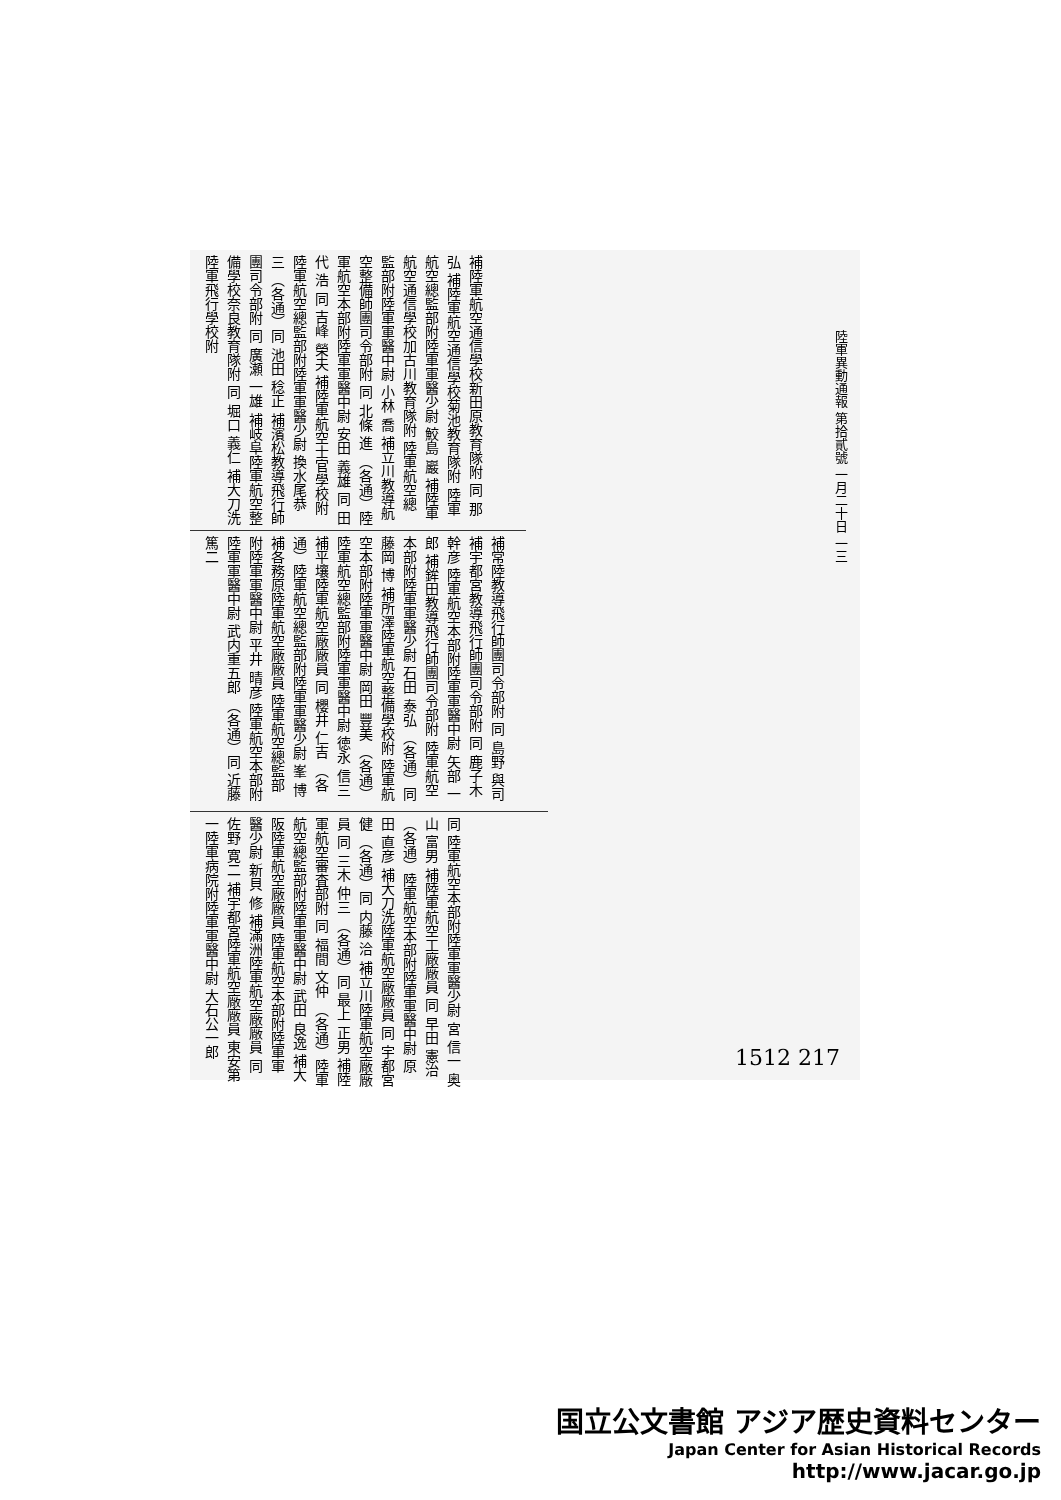陸軍異動通報 第拾貳號 一月二十日 一三
補陸軍航空通信學校新田原教育隊附 同 那 弘 補陸軍航空通信學校菊池教育隊附 陸軍航空總監部附陸軍軍醫少尉 鮫島 巖 補陸軍航空通信學校加古川教育隊附 陸軍航空總監部附陸軍軍醫中尉 小林 喬 補立川教導航空整備師團司令部附 同 北條 進 （各通）陸軍航空本部附陸軍軍醫中尉 安田 義雄 同 田代 浩 同 吉峰 榮夫 補陸軍航空士官學校附 陸軍航空總監部附陸軍軍醫少尉 換水尾恭三 （各通）同 池田 稔正 補濱松教導飛行師團司令部附 同 廣瀬 一雄 補岐阜陸軍航空整備學校奈良教育隊附 同 堀口 義仁 補大刀洗陸軍飛行學校附
補常陸教導飛行師團司令部附 同 島野 與司 補宇都宮教導飛行師團司令部附 同 鹿子木幹彦 陸軍航空本部附陸軍軍醫中尉 矢部 一郎 補鉾田教導飛行師團司令部附 陸軍航空本部附陸軍軍醫少尉 石田 泰弘 （各通）同 藤岡 博 補所澤陸軍航空整備學校附 陸軍航空本部附陸軍軍醫中尉 岡田 豐美 （各通）陸軍航空總監部附陸軍軍醫中尉 徳永 信三 補平壤陸軍航空廠廠員 同 櫻井 仁吉 （各通）陸軍航空總監部附陸軍軍醫少尉 峯 博 補各務原陸軍航空廠廠員 陸軍航空總監部附陸軍軍醫中尉 平井 晴彦 陸軍航空本部附陸軍軍醫中尉 武内重五郎 （各通）同 近藤 篤二
同 陸軍航空本部附陸軍軍醫少尉 宮 信一 奥山 富男 補陸軍航空工廠廠員 同 早田 憲治 （各通）陸軍航空本部附陸軍軍醫中尉 原田 直彦 補大刀洗陸軍航空廠廠員 同 宇都宮 健 （各通）同 内藤 洽 補立川陸軍航空廠廠員 同 三木 仲三 （各通）同 最上 正男 補陸軍航空審査部附 同 福間 文仲 （各通）陸軍航空總監部附陸軍軍醫中尉 武田 良逸 補大阪陸軍航空廠廠員 陸軍航空本部附陸軍軍醫少尉 新貝 修 補滿洲陸軍航空廠廠員 同 佐野 寛二 補宇都宮陸軍航空廠廠員 東安第一陸軍病院附陸軍軍醫中尉 大石公一郎
1512 217
国立公文書館 アジア歴史資料センター
Japan Center for Asian Historical Records
http://www.jacar.go.jp